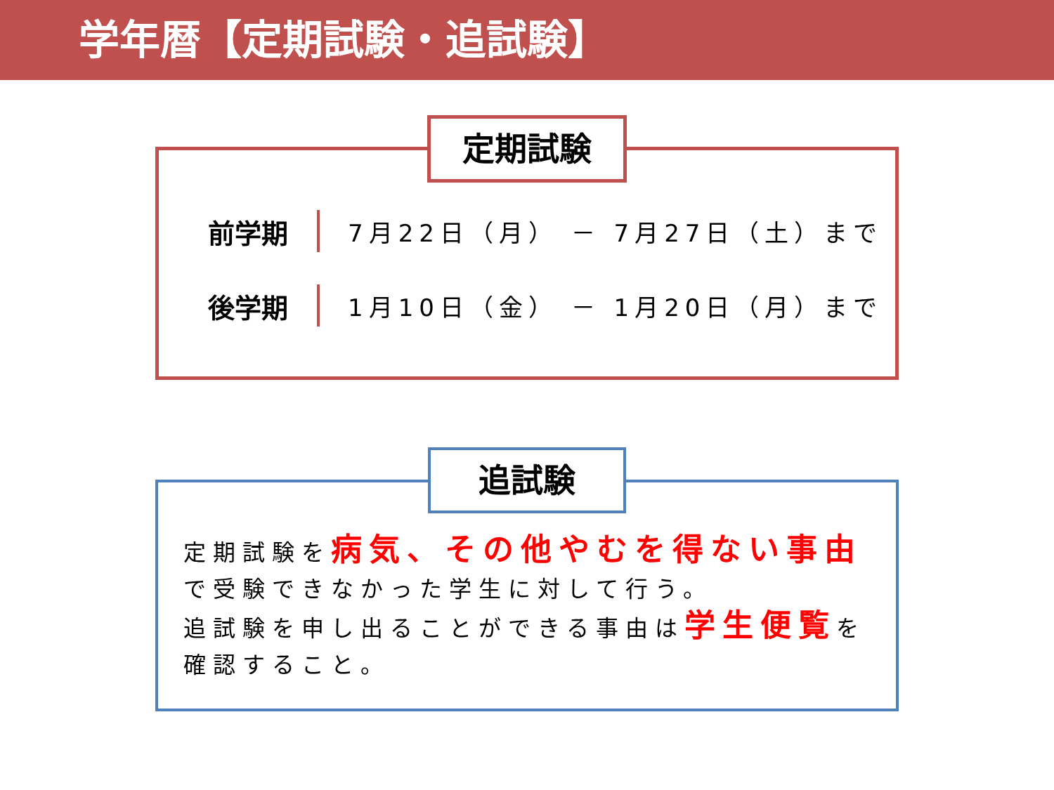学年暦【定期試験・追試験】
定期試験
前学期 7月22日（月） － 7月27日（土）まで
後学期 1月10日（金） － 1月20日（月）まで
追試験
定期試験を病気、その他やむを得ない事由で受験できなかった学生に対して行う。
追試験を申し出ることができる事由は学生便覧を確認すること。